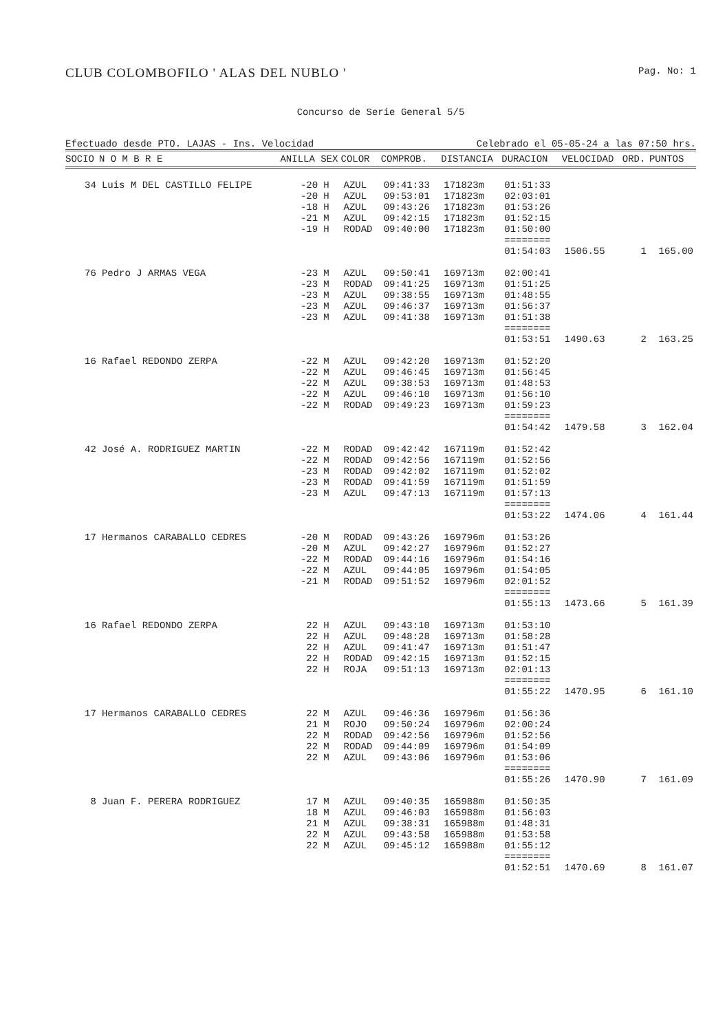CLUB COLOMBOFILO ' ALAS DEL NUBLO ' Pag. No: 1
Concurso de Serie General 5/5
Efectuado desde PTO. LAJAS - Ins. Velocidad Celebrado el 05-05-24 a las 07:50 hrs.
| SOCIO | N O M B R E | ANILLA | SEX | COLOR | COMPROB. | DISTANCIA | DURACION | VELOCIDAD | ORD. | PUNTOS |
| --- | --- | --- | --- | --- | --- | --- | --- | --- | --- | --- |
| 34 | Luis M DEL CASTILLO FELIPE | -20 | H | AZUL | 09:41:33 | 171823m | 01:51:33 | | | |
| | | -20 | H | AZUL | 09:53:01 | 171823m | 02:03:01 | | | |
| | | -18 | H | AZUL | 09:43:26 | 171823m | 01:53:26 | | | |
| | | -21 | M | AZUL | 09:42:15 | 171823m | 01:52:15 | | | |
| | | -19 | H | RODAD | 09:40:00 | 171823m | 01:50:00 | | | |
| | | | | | | | ======== 01:54:03 | 1506.55 | 1 | 165.00 |
| 76 | Pedro J ARMAS VEGA | -23 | M | AZUL | 09:50:41 | 169713m | 02:00:41 | | | |
| | | -23 | M | RODAD | 09:41:25 | 169713m | 01:51:25 | | | |
| | | -23 | M | AZUL | 09:38:55 | 169713m | 01:48:55 | | | |
| | | -23 | M | AZUL | 09:46:37 | 169713m | 01:56:37 | | | |
| | | -23 | M | AZUL | 09:41:38 | 169713m | 01:51:38 | | | |
| | | | | | | | ======== 01:53:51 | 1490.63 | 2 | 163.25 |
| 16 | Rafael REDONDO ZERPA | -22 | M | AZUL | 09:42:20 | 169713m | 01:52:20 | | | |
| | | -22 | M | AZUL | 09:46:45 | 169713m | 01:56:45 | | | |
| | | -22 | M | AZUL | 09:38:53 | 169713m | 01:48:53 | | | |
| | | -22 | M | AZUL | 09:46:10 | 169713m | 01:56:10 | | | |
| | | -22 | M | RODAD | 09:49:23 | 169713m | 01:59:23 | | | |
| | | | | | | | ======== 01:54:42 | 1479.58 | 3 | 162.04 |
| 42 | José A. RODRIGUEZ MARTIN | -22 | M | RODAD | 09:42:42 | 167119m | 01:52:42 | | | |
| | | -22 | M | RODAD | 09:42:56 | 167119m | 01:52:56 | | | |
| | | -23 | M | RODAD | 09:42:02 | 167119m | 01:52:02 | | | |
| | | -23 | M | RODAD | 09:41:59 | 167119m | 01:51:59 | | | |
| | | -23 | M | AZUL | 09:47:13 | 167119m | 01:57:13 | | | |
| | | | | | | | ======== 01:53:22 | 1474.06 | 4 | 161.44 |
| 17 | Hermanos CARABALLO CEDRES | -20 | M | RODAD | 09:43:26 | 169796m | 01:53:26 | | | |
| | | -20 | M | AZUL | 09:42:27 | 169796m | 01:52:27 | | | |
| | | -22 | M | RODAD | 09:44:16 | 169796m | 01:54:16 | | | |
| | | -22 | M | AZUL | 09:44:05 | 169796m | 01:54:05 | | | |
| | | -21 | M | RODAD | 09:51:52 | 169796m | 02:01:52 | | | |
| | | | | | | | ======== 01:55:13 | 1473.66 | 5 | 161.39 |
| 16 | Rafael REDONDO ZERPA | 22 | H | AZUL | 09:43:10 | 169713m | 01:53:10 | | | |
| | | 22 | H | AZUL | 09:48:28 | 169713m | 01:58:28 | | | |
| | | 22 | H | AZUL | 09:41:47 | 169713m | 01:51:47 | | | |
| | | 22 | H | RODAD | 09:42:15 | 169713m | 01:52:15 | | | |
| | | 22 | H | ROJA | 09:51:13 | 169713m | 02:01:13 | | | |
| | | | | | | | ======== 01:55:22 | 1470.95 | 6 | 161.10 |
| 17 | Hermanos CARABALLO CEDRES | 22 | M | AZUL | 09:46:36 | 169796m | 01:56:36 | | | |
| | | 21 | M | ROJO | 09:50:24 | 169796m | 02:00:24 | | | |
| | | 22 | M | RODAD | 09:42:56 | 169796m | 01:52:56 | | | |
| | | 22 | M | RODAD | 09:44:09 | 169796m | 01:54:09 | | | |
| | | 22 | M | AZUL | 09:43:06 | 169796m | 01:53:06 | | | |
| | | | | | | | ======== 01:55:26 | 1470.90 | 7 | 161.09 |
| 8 | Juan F. PERERA RODRIGUEZ | 17 | M | AZUL | 09:40:35 | 165988m | 01:50:35 | | | |
| | | 18 | M | AZUL | 09:46:03 | 165988m | 01:56:03 | | | |
| | | 21 | M | AZUL | 09:38:31 | 165988m | 01:48:31 | | | |
| | | 22 | M | AZUL | 09:43:58 | 165988m | 01:53:58 | | | |
| | | 22 | M | AZUL | 09:45:12 | 165988m | 01:55:12 | | | |
| | | | | | | | ======== 01:52:51 | 1470.69 | 8 | 161.07 |